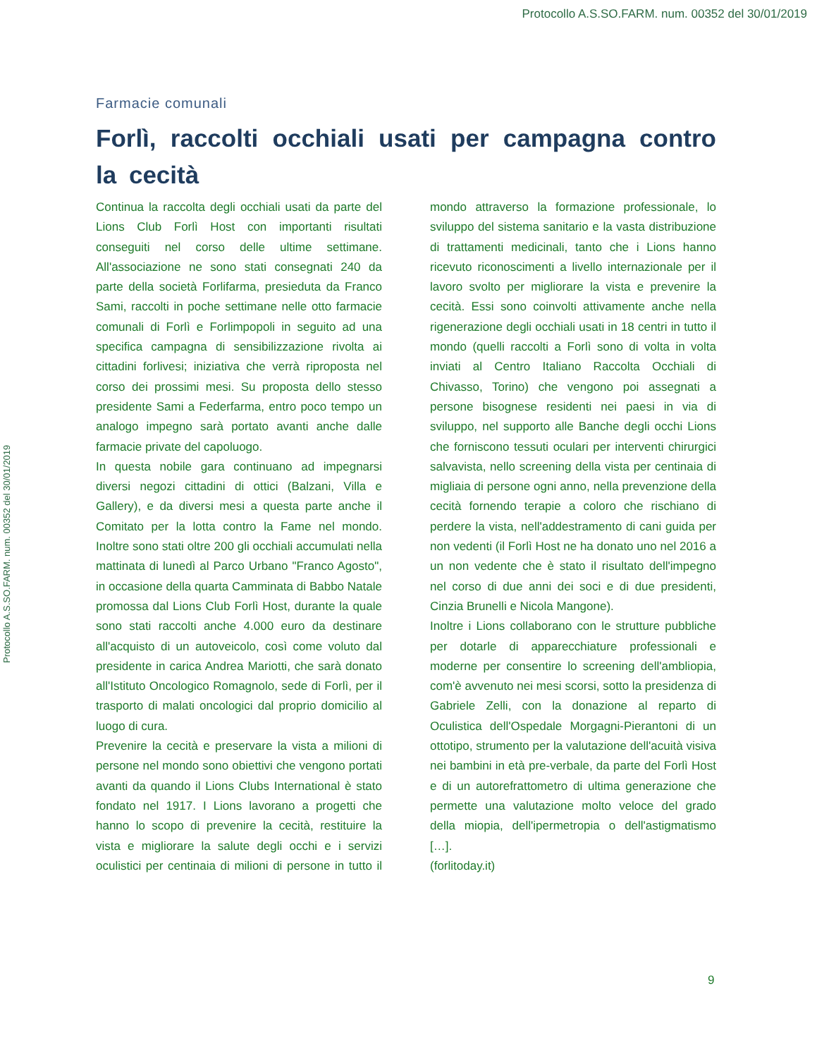Protocollo A.S.SO.FARM. num. 00352 del 30/01/2019
Protocollo A.S.SO.FARM. num. 00352 del 30/01/2019
Farmacie comunali
Forlì, raccolti occhiali usati per campagna contro la cecità
Continua la raccolta degli occhiali usati da parte del Lions Club Forlì Host con importanti risultati conseguiti nel corso delle ultime settimane. All'associazione ne sono stati consegnati 240 da parte della società Forlifarma, presieduta da Franco Sami, raccolti in poche settimane nelle otto farmacie comunali di Forlì e Forlimpopoli in seguito ad una specifica campagna di sensibilizzazione rivolta ai cittadini forlivesi; iniziativa che verrà riproposta nel corso dei prossimi mesi. Su proposta dello stesso presidente Sami a Federfarma, entro poco tempo un analogo impegno sarà portato avanti anche dalle farmacie private del capoluogo.
In questa nobile gara continuano ad impegnarsi diversi negozi cittadini di ottici (Balzani, Villa e Gallery), e da diversi mesi a questa parte anche il Comitato per la lotta contro la Fame nel mondo. Inoltre sono stati oltre 200 gli occhiali accumulati nella mattinata di lunedì al Parco Urbano "Franco Agosto", in occasione della quarta Camminata di Babbo Natale promossa dal Lions Club Forlì Host, durante la quale sono stati raccolti anche 4.000 euro da destinare all'acquisto di un autoveicolo, così come voluto dal presidente in carica Andrea Mariotti, che sarà donato all'Istituto Oncologico Romagnolo, sede di Forlì, per il trasporto di malati oncologici dal proprio domicilio al luogo di cura.
Prevenire la cecità e preservare la vista a milioni di persone nel mondo sono obiettivi che vengono portati avanti da quando il Lions Clubs International è stato fondato nel 1917. I Lions lavorano a progetti che hanno lo scopo di prevenire la cecità, restituire la vista e migliorare la salute degli occhi e i servizi oculistici per centinaia di milioni di persone in tutto il mondo attraverso la formazione professionale, lo sviluppo del sistema sanitario e la vasta distribuzione di trattamenti medicinali, tanto che i Lions hanno ricevuto riconoscimenti a livello internazionale per il lavoro svolto per migliorare la vista e prevenire la cecità. Essi sono coinvolti attivamente anche nella rigenerazione degli occhiali usati in 18 centri in tutto il mondo (quelli raccolti a Forlì sono di volta in volta inviati al Centro Italiano Raccolta Occhiali di Chivasso, Torino) che vengono poi assegnati a persone bisognese residenti nei paesi in via di sviluppo, nel supporto alle Banche degli occhi Lions che forniscono tessuti oculari per interventi chirurgici salvavista, nello screening della vista per centinaia di migliaia di persone ogni anno, nella prevenzione della cecità fornendo terapie a coloro che rischiano di perdere la vista, nell'addestramento di cani guida per non vedenti (il Forlì Host ne ha donato uno nel 2016 a un non vedente che è stato il risultato dell'impegno nel corso di due anni dei soci e di due presidenti, Cinzia Brunelli e Nicola Mangone).
Inoltre i Lions collaborano con le strutture pubbliche per dotarle di apparecchiature professionali e moderne per consentire lo screening dell'ambliopia, com'è avvenuto nei mesi scorsi, sotto la presidenza di Gabriele Zelli, con la donazione al reparto di Oculistica dell'Ospedale Morgagni-Pierantoni di un ottotipo, strumento per la valutazione dell'acuità visiva nei bambini in età pre-verbale, da parte del Forlì Host e di un autorefrattometro di ultima generazione che permette una valutazione molto veloce del grado della miopia, dell'ipermetropia o dell'astigmatismo […].
(forlitoday.it)
9